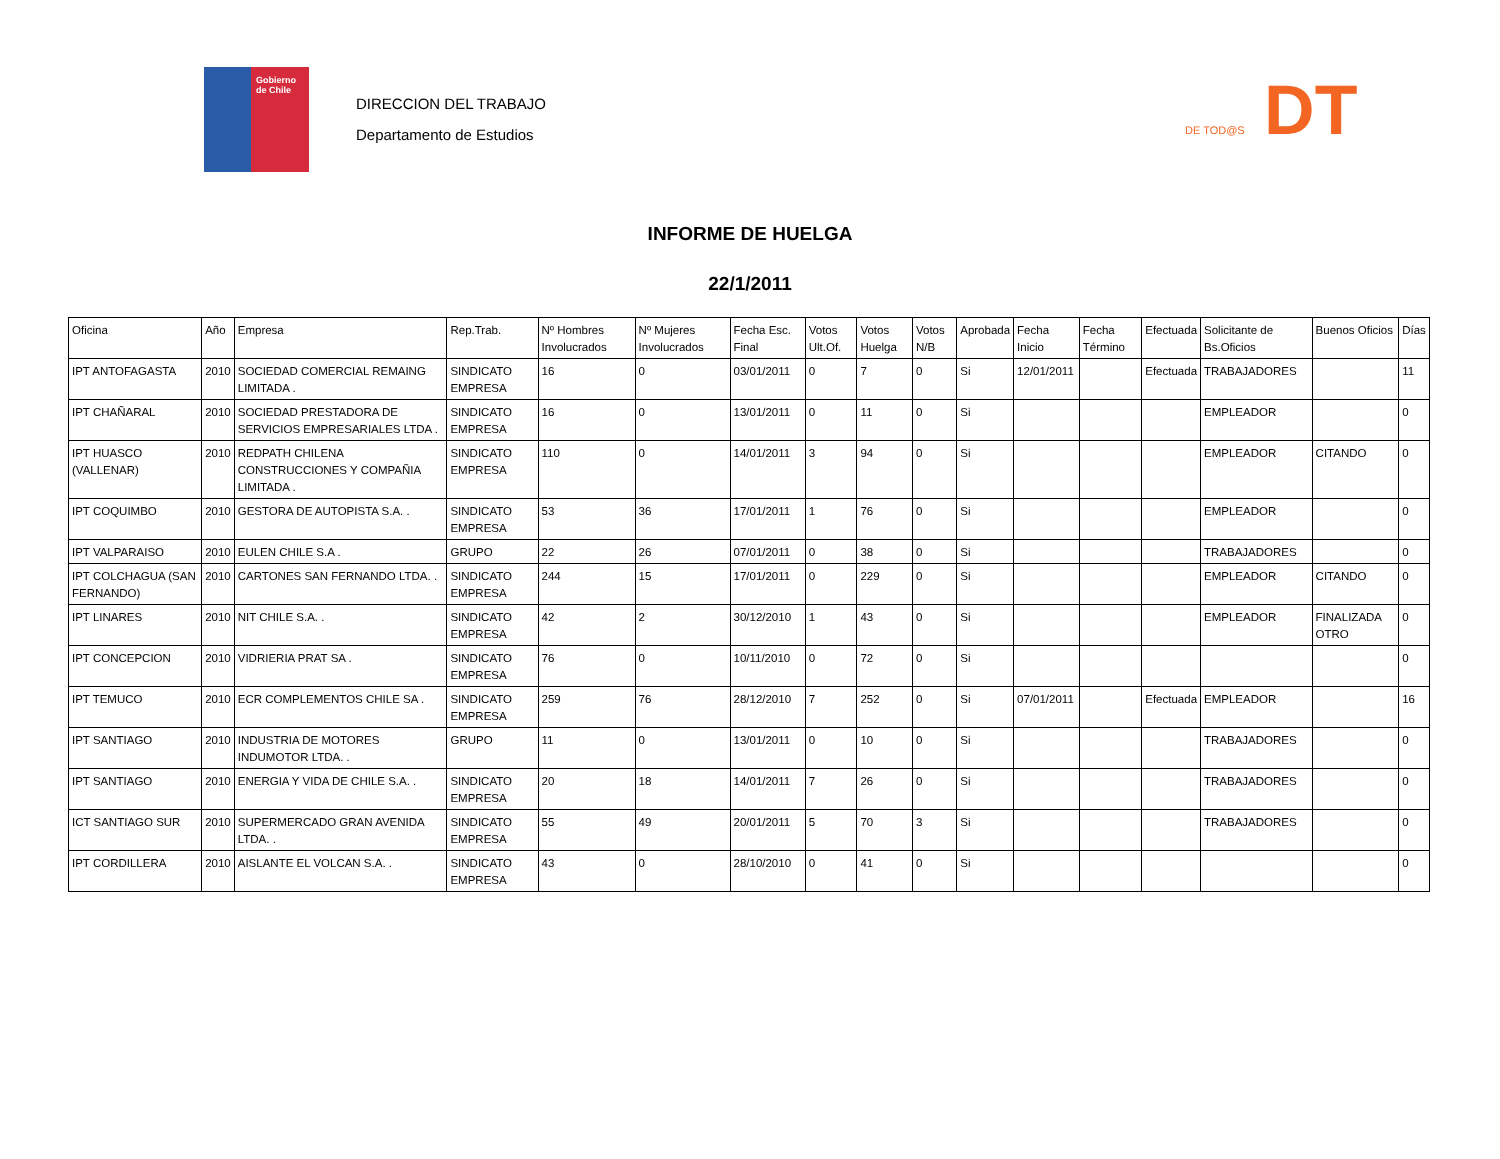Gobierno
de Chile
DIRECCION DEL TRABAJO
Departamento de Estudios
DE TOD@S DT
INFORME DE HUELGA
22/1/2011
| Oficina | Año | Empresa | Rep.Trab. | Nº Hombres Involucrados | Nº Mujeres Involucrados | Fecha Esc. Final | Votos Ult.Of. | Votos Huelga | Votos N/B | Aprobada | Fecha Inicio | Fecha Término | Efectuada | Solicitante de Bs.Oficios | Buenos Oficios | Días |
| --- | --- | --- | --- | --- | --- | --- | --- | --- | --- | --- | --- | --- | --- | --- | --- | --- |
| IPT ANTOFAGASTA | 2010 | SOCIEDAD COMERCIAL REMAING LIMITADA . | SINDICATO EMPRESA | 16 | 0 | 03/01/2011 | 0 | 7 | 0 | Si | 12/01/2011 | | Efectuada | TRABAJADORES | | 11 |
| IPT CHAÑARAL | 2010 | SOCIEDAD PRESTADORA DE SERVICIOS EMPRESARIALES LTDA . | SINDICATO EMPRESA | 16 | 0 | 13/01/2011 | 0 | 11 | 0 | Si | | | | EMPLEADOR | | 0 |
| IPT HUASCO (VALLENAR) | 2010 | REDPATH CHILENA CONSTRUCCIONES Y COMPAÑIA LIMITADA . | SINDICATO EMPRESA | 110 | 0 | 14/01/2011 | 3 | 94 | 0 | Si | | | | EMPLEADOR | CITANDO | 0 |
| IPT COQUIMBO | 2010 | GESTORA DE AUTOPISTA S.A. . | SINDICATO EMPRESA | 53 | 36 | 17/01/2011 | 1 | 76 | 0 | Si | | | | EMPLEADOR | | 0 |
| IPT VALPARAISO | 2010 | EULEN CHILE S.A . | GRUPO | 22 | 26 | 07/01/2011 | 0 | 38 | 0 | Si | | | | TRABAJADORES | | 0 |
| IPT COLCHAGUA (SAN FERNANDO) | 2010 | CARTONES SAN FERNANDO LTDA. . | SINDICATO EMPRESA | 244 | 15 | 17/01/2011 | 0 | 229 | 0 | Si | | | | EMPLEADOR | CITANDO | 0 |
| IPT LINARES | 2010 | NIT CHILE S.A. . | SINDICATO EMPRESA | 42 | 2 | 30/12/2010 | 1 | 43 | 0 | Si | | | | EMPLEADOR | FINALIZADA OTRO | 0 |
| IPT CONCEPCION | 2010 | VIDRIERIA PRAT SA . | SINDICATO EMPRESA | 76 | 0 | 10/11/2010 | 0 | 72 | 0 | Si | | | | | | 0 |
| IPT TEMUCO | 2010 | ECR COMPLEMENTOS CHILE SA . | SINDICATO EMPRESA | 259 | 76 | 28/12/2010 | 7 | 252 | 0 | Si | 07/01/2011 | | Efectuada | EMPLEADOR | | 16 |
| IPT SANTIAGO | 2010 | INDUSTRIA DE MOTORES INDUMOTOR LTDA. . | GRUPO | 11 | 0 | 13/01/2011 | 0 | 10 | 0 | Si | | | | TRABAJADORES | | 0 |
| IPT SANTIAGO | 2010 | ENERGIA Y VIDA DE CHILE S.A. . | SINDICATO EMPRESA | 20 | 18 | 14/01/2011 | 7 | 26 | 0 | Si | | | | TRABAJADORES | | 0 |
| ICT SANTIAGO SUR | 2010 | SUPERMERCADO GRAN AVENIDA LTDA. . | SINDICATO EMPRESA | 55 | 49 | 20/01/2011 | 5 | 70 | 3 | Si | | | | TRABAJADORES | | 0 |
| IPT CORDILLERA | 2010 | AISLANTE EL VOLCAN S.A. . | SINDICATO EMPRESA | 43 | 0 | 28/10/2010 | 0 | 41 | 0 | Si | | | | | | 0 |